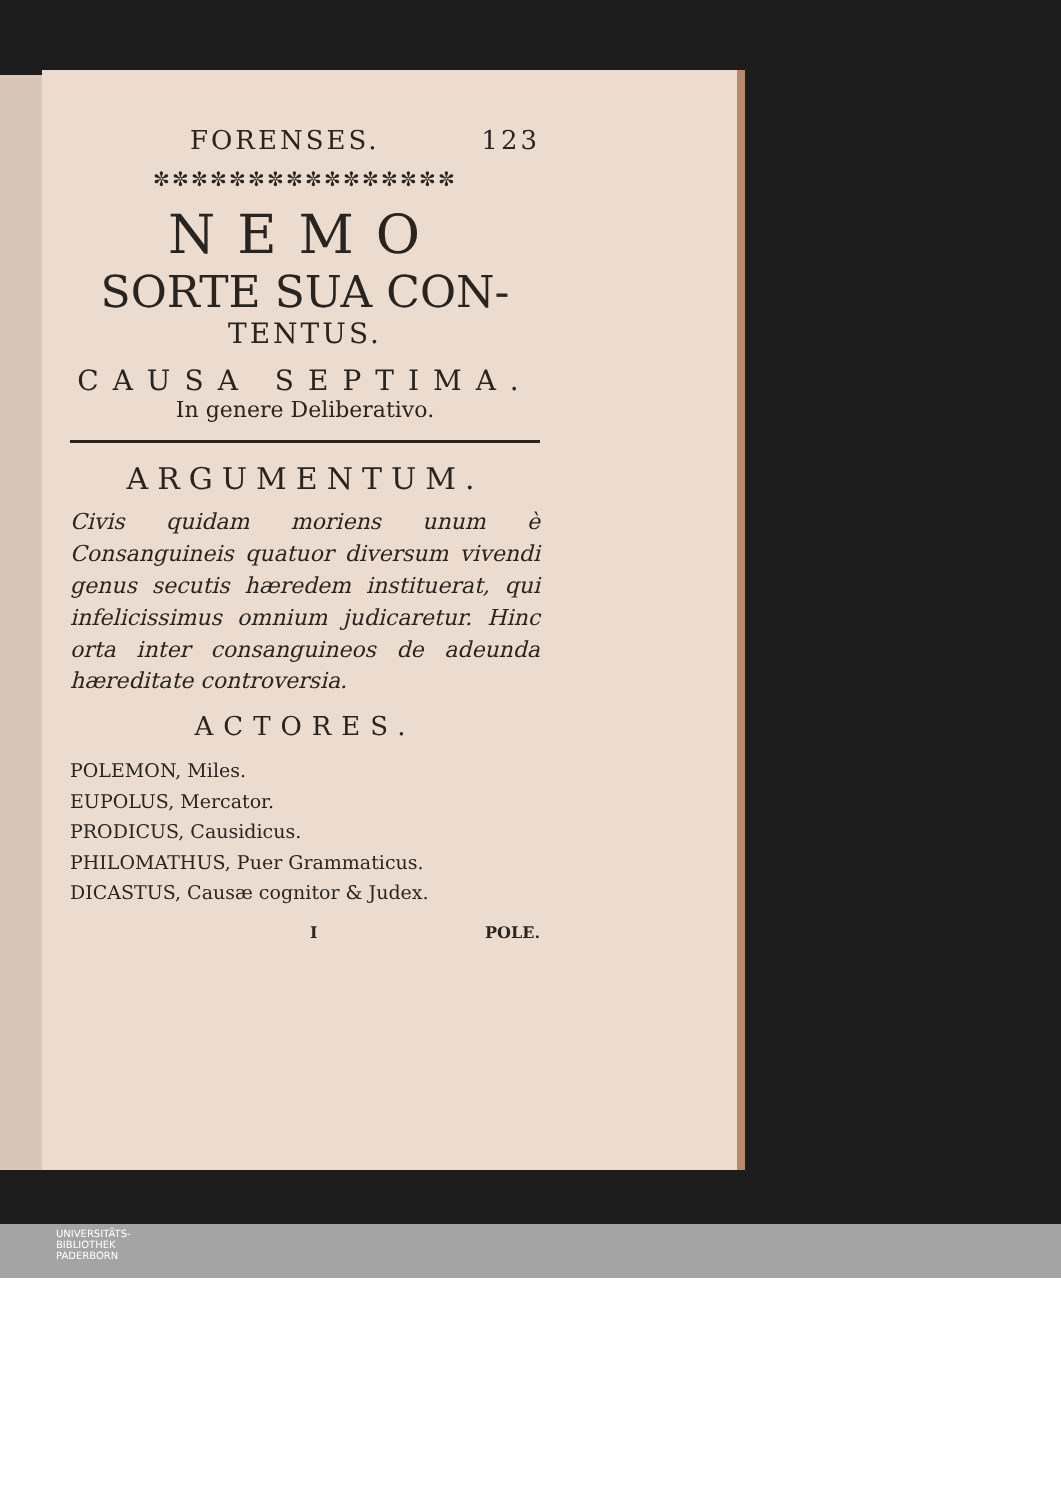FORENSES. 123
✼✼✼✼✼✼✼✼✼✼✼✼✼✼✼✼
NEMO
SORTE SUA CON-
TENTUS.
CAUSA SEPTIMA.
In genere Deliberativo.
ARGUMENTUM.
Civis quidam moriens unum è Consanguineis quatuor diversum vivendi genus secutis hæredem instituerat, qui infelicissimus omnium judicaretur. Hinc orta inter consanguineos de adeunda hæreditate controversia.
ACTORES.
POLEMON, Miles.
EUPOLUS, Mercator.
PRODICUS, Causidicus.
PHILOMATHUS, Puer Grammaticus.
DICASTUS, Causæ cognitor & Judex.
I POLE.
UNIVERSITÄTS-
BIBLIOTHEK
PADERBORN